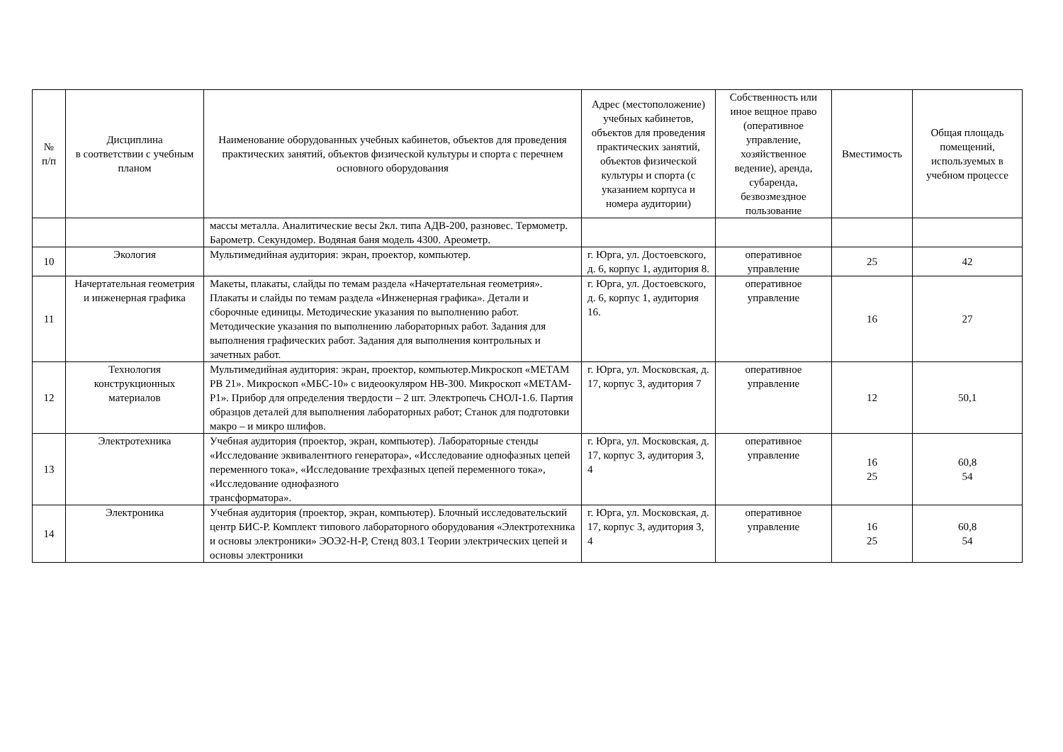| № п/п | Дисциплина в соответствии с учебным планом | Наименование оборудованных учебных кабинетов, объектов для проведения практических занятий, объектов физической культуры и спорта с перечнем основного оборудования | Адрес (местоположение) учебных кабинетов, объектов для проведения практических занятий, объектов физической культуры и спорта (с указанием корпуса и номера аудитории) | Собственность или иное вещное право (оперативное управление, хозяйственное ведение), аренда, субаренда, безвозмездное пользование | Вместимость | Общая площадь помещений, используемых в учебном процессе |
| --- | --- | --- | --- | --- | --- | --- |
| | | массы металла. Аналитические весы 2кл. типа АДВ-200, разновес. Термометр. Барометр. Секундомер. Водяная баня модель 4300. Ареометр. | | | | |
| 10 | Экология | Мультимедийная аудитория: экран, проектор, компьютер. | г. Юрга, ул. Достоевского, д. 6, корпус 1, аудитория 8. | оперативное управление | 25 | 42 |
| 11 | Начертательная геометрия и инженерная графика | Макеты, плакаты, слайды по темам раздела «Начертательная геометрия». Плакаты и слайды по темам раздела «Инженерная графика». Детали и сборочные единицы. Методические указания по выполнению работ. Методические указания по выполнению лабораторных работ. Задания для выполнения графических работ. Задания для выполнения контрольных и зачетных работ. | г. Юрга, ул. Достоевского, д. 6, корпус 1, аудитория 16. | оперативное управление | 16 | 27 |
| 12 | Технология конструкционных материалов | Мультимедийная аудитория: экран, проектор, компьютер.Микроскоп «МЕТАМ РВ 21». Микроскоп «МБС-10» с видеоокуляром НВ-300. Микроскоп «МЕТАМ-Р1». Прибор для определения твердости – 2 шт. Электропечь СНОЛ-1.6. Партия образцов деталей для выполнения лабораторных работ; Станок для подготовки макро – и микро шлифов. | г. Юрга, ул. Московская, д. 17, корпус 3, аудитория 7 | оперативное управление | 12 | 50,1 |
| 13 | Электротехника | Учебная аудитория (проектор, экран, компьютер). Лабораторные стенды «Исследование эквивалентного генератора», «Исследование однофазных цепей переменного тока», «Исследование трехфазных цепей переменного тока», «Исследование однофазного трансформатора». | г. Юрга, ул. Московская, д. 17, корпус 3, аудитория 3, 4 | оперативное управление | 16 25 | 60,8 54 |
| 14 | Электроника | Учебная аудитория (проектор, экран, компьютер). Блочный исследовательский центр БИС-Р. Комплект типового лабораторного оборудования «Электротехника и основы электроники» ЭОЭ2-Н-Р, Стенд 803.1 Теории электрических цепей и основы электроники | г. Юрга, ул. Московская, д. 17, корпус 3, аудитория 3, 4 | оперативное управление | 16 25 | 60,8 54 |